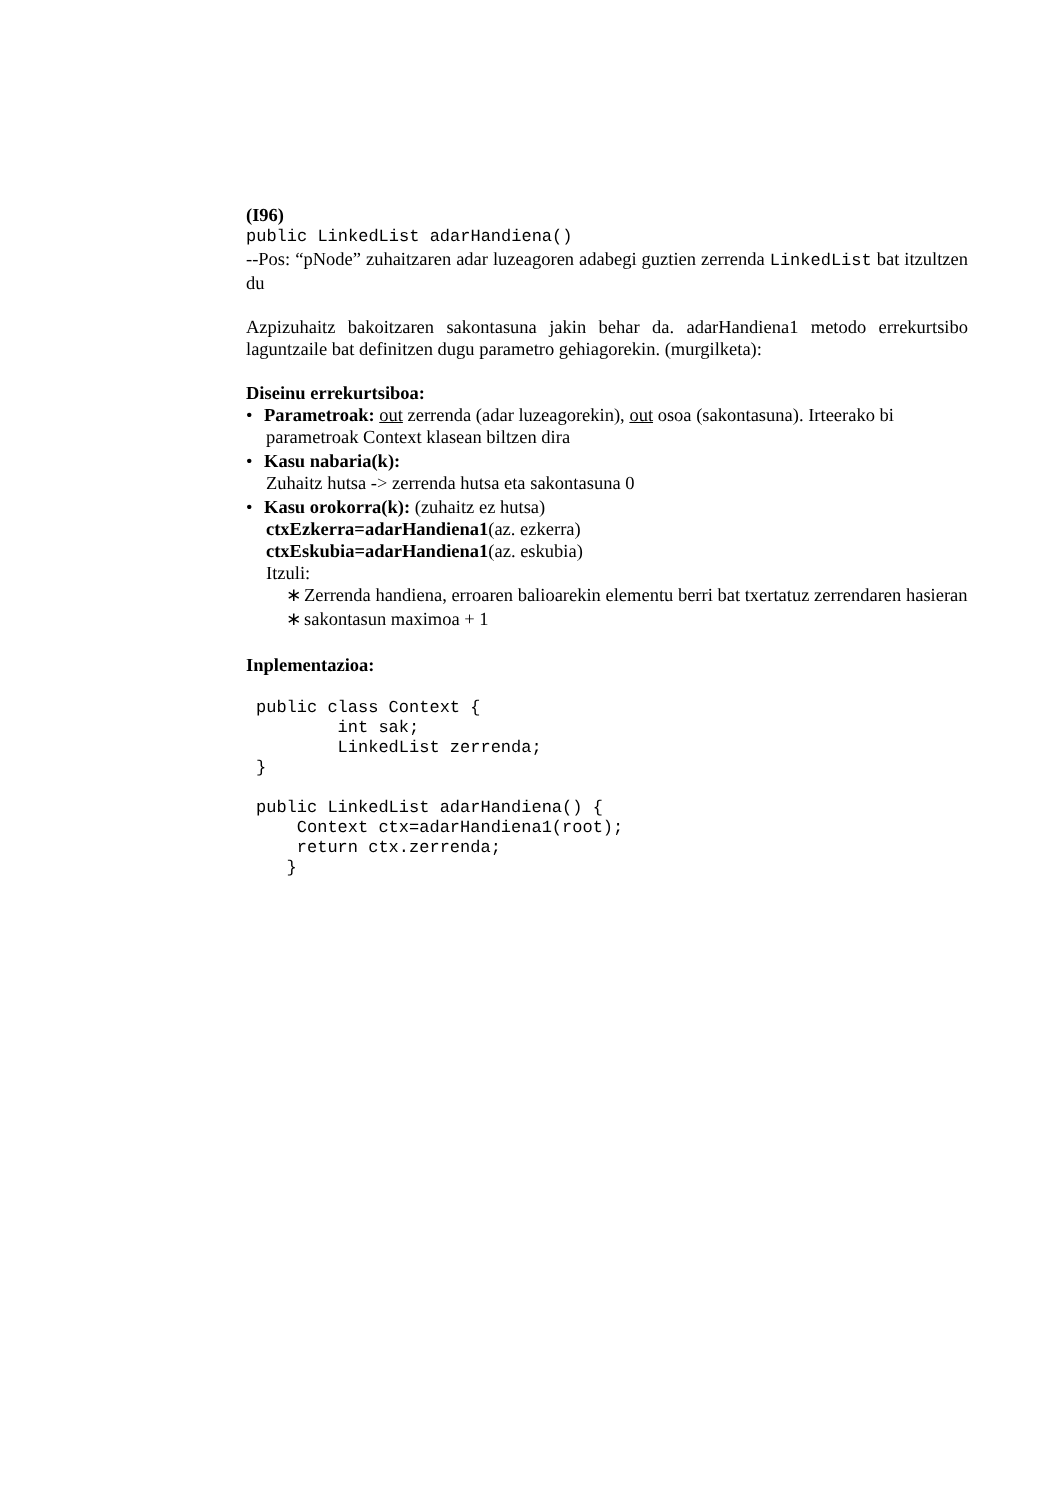(I96)
public LinkedList adarHandiena()
--Pos: “pNode” zuhaitzaren adar luzeagoren adabegi guztien zerrenda LinkedList bat itzultzen du
Azpizuhaitz bakoitzaren sakontasuna jakin behar da. adarHandiena1 metodo errekurtsibo laguntzaile bat definitzen dugu parametro gehiagorekin. (murgilketa):
Diseinu errekurtsiboa:
• Parametroak: out zerrenda (adar luzeagorekin), out osoa (sakontasuna). Irteerako bi parametroak Context klasean biltzen dira
• Kasu nabaria(k):
Zuhaitz hutsa -> zerrenda hutsa eta sakontasuna 0
• Kasu orokorra(k): (zuhaitz ez hutsa)
ctxEzkerra=adarHandiena1(az. ezkerra)
ctxEskubia=adarHandiena1(az. eskubia)
Itzuli:
∗ Zerrenda handiena, erroaren balioarekin elementu berri bat txertatuz zerrendaren hasieran
∗ sakontasun maximoa + 1
Inplementazioa:
public class Context {
        int sak;
        LinkedList zerrenda;
}

public LinkedList adarHandiena() {
    Context ctx=adarHandiena1(root);
    return ctx.zerrenda;
   }